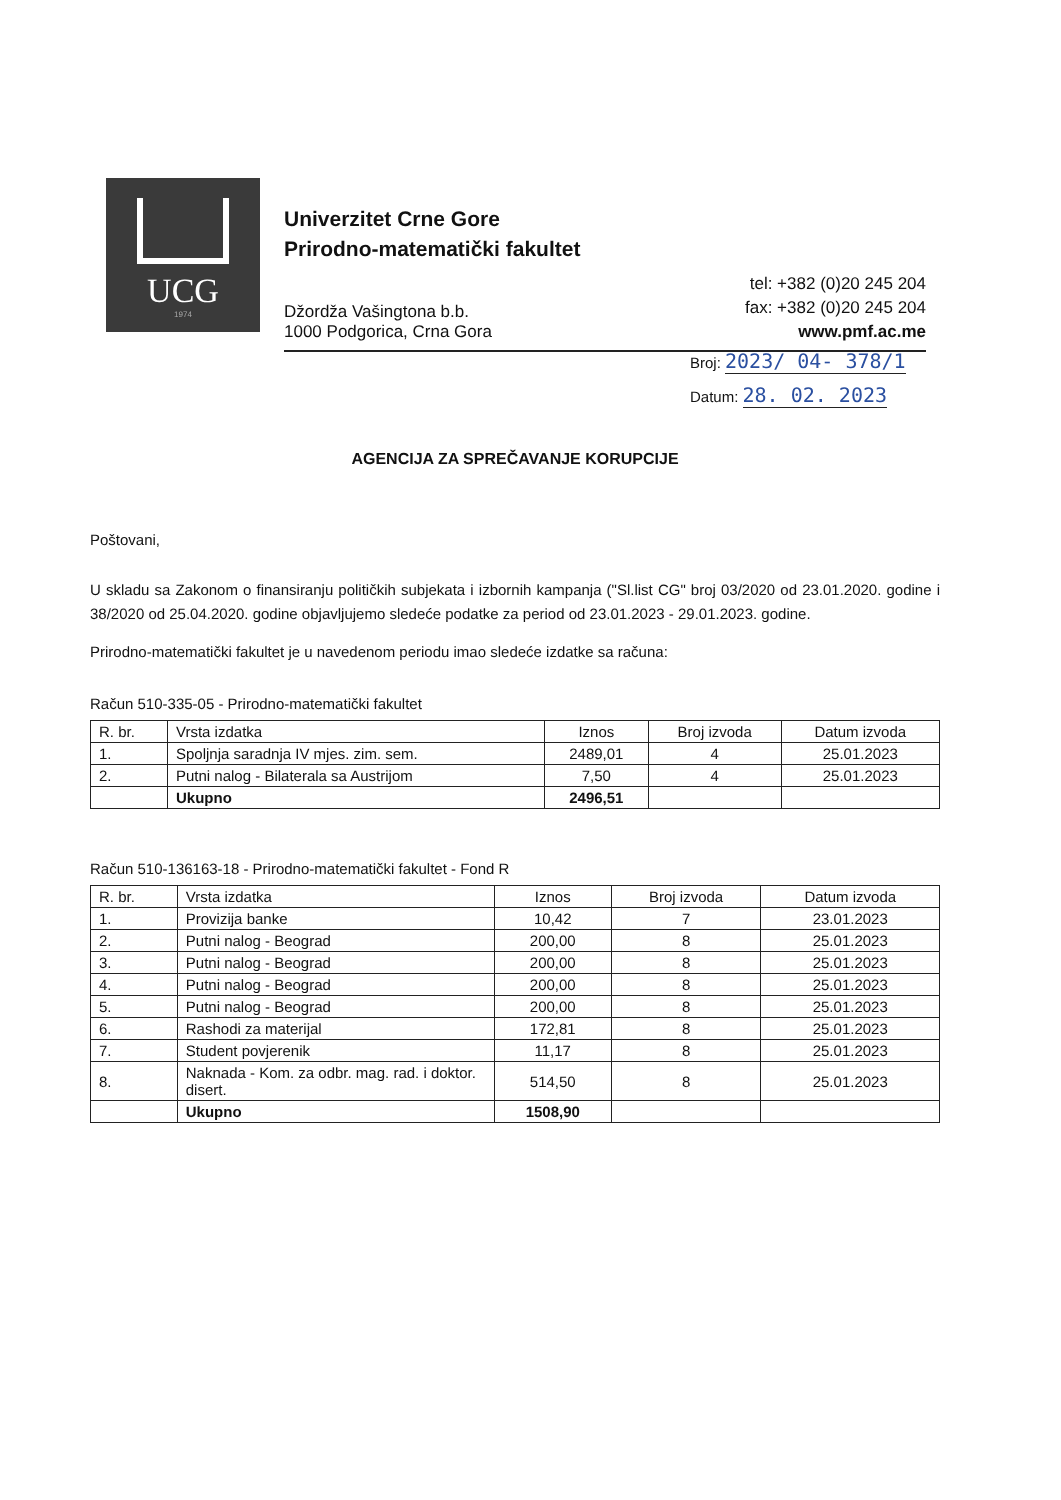UCG
1974
Univerzitet Crne Gore
Prirodno-matematički fakultet
Džordža Vašingtona b.b.
1000 Podgorica, Crna Gora
tel: +382 (0)20 245 204
fax: +382 (0)20 245 204
www.pmf.ac.me
Broj: 2023/ 04- 378/1
Datum: 28. 02. 2023
AGENCIJA ZA SPREČAVANJE KORUPCIJE
Poštovani,
U skladu sa Zakonom o finansiranju političkih subjekata i izbornih kampanja ("Sl.list CG" broj 03/2020 od 23.01.2020. godine i 38/2020 od 25.04.2020. godine objavljujemo sledeće podatke za period od 23.01.2023 - 29.01.2023. godine.
Prirodno-matematički fakultet je u navedenom periodu imao sledeće izdatke sa računa:
Račun 510-335-05 - Prirodno-matematički fakultet
| R. br. | Vrsta izdatka | Iznos | Broj izvoda | Datum izvoda |
| --- | --- | --- | --- | --- |
| 1. | Spoljnja saradnja IV mjes. zim. sem. | 2489,01 | 4 | 25.01.2023 |
| 2. | Putni nalog - Bilaterala sa Austrijom | 7,50 | 4 | 25.01.2023 |
| | Ukupno | 2496,51 | | |
Račun 510-136163-18 - Prirodno-matematički fakultet - Fond R
| R. br. | Vrsta izdatka | Iznos | Broj izvoda | Datum izvoda |
| --- | --- | --- | --- | --- |
| 1. | Provizija banke | 10,42 | 7 | 23.01.2023 |
| 2. | Putni nalog - Beograd | 200,00 | 8 | 25.01.2023 |
| 3. | Putni nalog - Beograd | 200,00 | 8 | 25.01.2023 |
| 4. | Putni nalog - Beograd | 200,00 | 8 | 25.01.2023 |
| 5. | Putni nalog - Beograd | 200,00 | 8 | 25.01.2023 |
| 6. | Rashodi za materijal | 172,81 | 8 | 25.01.2023 |
| 7. | Student povjerenik | 11,17 | 8 | 25.01.2023 |
| 8. | Naknada - Kom. za odbr. mag. rad. i doktor. disert. | 514,50 | 8 | 25.01.2023 |
| | Ukupno | 1508,90 | | |